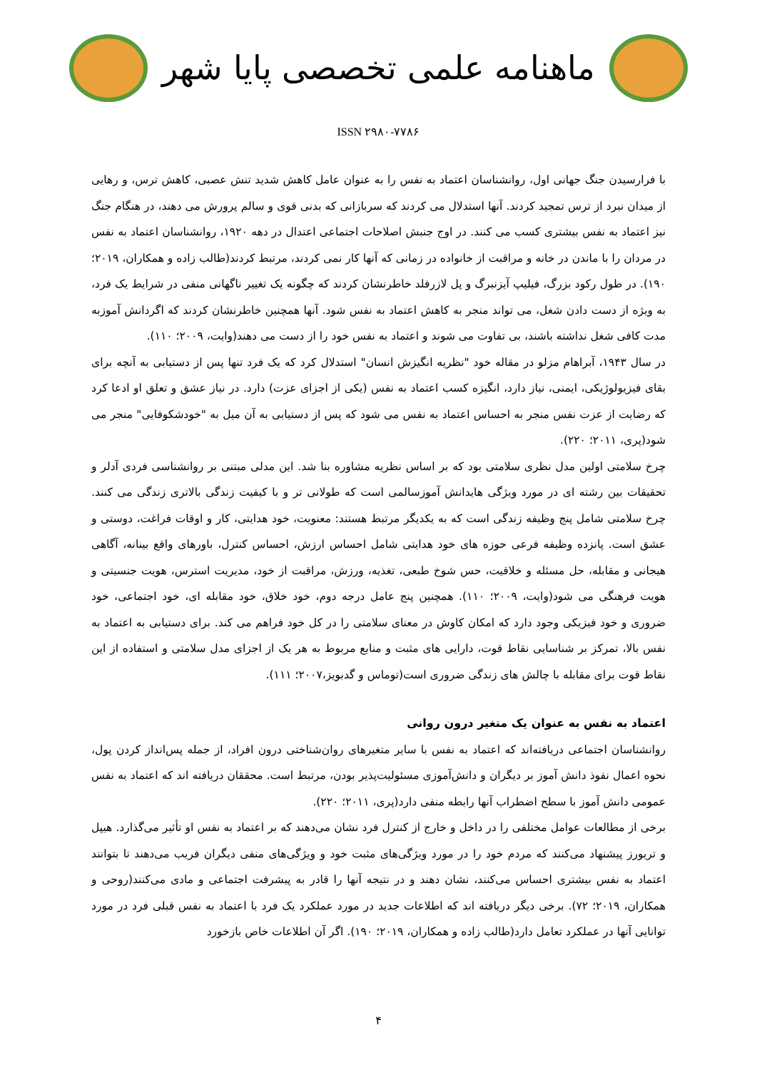ماهنامه علمی تخصصی پایا شهر
ISSN ۲۹۸۰-۷۷۸۶
با فرارسیدن جنگ جهانی اول، روانشناسان اعتماد به نفس را به عنوان عامل کاهش شدید تنش عصبی، کاهش ترس، و رهایی از میدان نبرد از ترس تمجید کردند. آنها استدلال می کردند که سربازانی که بدنی قوی و سالم پرورش می دهند، در هنگام جنگ نیز اعتماد به نفس بیشتری کسب می کنند. در اوج جنبش اصلاحات اجتماعی اعتدال در دهه ۱۹۲۰، روانشناسان اعتماد به نفس در مردان را با ماندن در خانه و مراقبت از خانواده در زمانی که آنها کار نمی کردند، مرتبط کردند(طالب زاده و همکاران، ۲۰۱۹؛ ۱۹۰). در طول رکود بزرگ، فیلیپ آیزنبرگ و پل لازرفلد خاطرنشان کردند که چگونه یک تغییر ناگهانی منفی در شرایط یک فرد، به ویژه از دست دادن شغل، می تواند منجر به کاهش اعتماد به نفس شود. آنها همچنین خاطرنشان کردند که اگردانش آموزبه مدت کافی شغل نداشته باشند، بی تفاوت می شوند و اعتماد به نفس خود را از دست می دهند(وایت، ۲۰۰۹؛ ۱۱۰).
در سال ۱۹۴۳، آبراهام مزلو در مقاله خود "نظریه انگیزش انسان" استدلال کرد که یک فرد تنها پس از دستیابی به آنچه برای بقای فیزیولوژیکی، ایمنی، نیاز دارد، انگیزه کسب اعتماد به نفس (یکی از اجزای عزت) دارد. در نیاز عشق و تعلق او ادعا کرد که رضایت از عزت نفس منجر به احساس اعتماد به نفس می شود که پس از دستیابی به آن میل به "خودشکوفایی" منجر می شود(پری، ۲۰۱۱؛ ۲۲۰).
چرخ سلامتی اولین مدل نظری سلامتی بود که بر اساس نظریه مشاوره بنا شد. این مدلی مبتنی بر روانشناسی فردی آدلر و تحقیقات بین رشته ای در مورد ویژگی هایدانش آموزسالمی است که طولانی تر و با کیفیت زندگی بالاتری زندگی می کنند. چرخ سلامتی شامل پنج وظیفه زندگی است که به یکدیگر مرتبط هستند: معنویت، خود هدایتی، کار و اوقات فراغت، دوستی و عشق است. پانزده وظیفه فرعی حوزه های خود هدایتی شامل احساس ارزش، احساس کنترل، باورهای واقع بینانه، آگاهی هیجانی و مقابله، حل مسئله و خلاقیت، حس شوخ طبعی، تغذیه، ورزش، مراقبت از خود، مدیریت استرس، هویت جنسیتی و هویت فرهنگی می شود(وایت، ۲۰۰۹؛ ۱۱۰). همچنین پنج عامل درجه دوم، خود خلاق، خود مقابله ای، خود اجتماعی، خود ضروری و خود فیزیکی وجود دارد که امکان کاوش در معنای سلامتی را در کل خود فراهم می کند. برای دستیابی به اعتماد به نفس بالا، تمرکز بر شناسایی نقاط قوت، دارایی های مثبت و منابع مربوط به هر یک از اجزای مدل سلامتی و استفاده از این نقاط قوت برای مقابله با چالش های زندگی ضروری است(توماس و گدبویز،۲۰۰۷؛ ۱۱۱).
اعتماد به نفس به عنوان یک متغیر درون روانی
روانشناسان اجتماعی دریافته‌اند که اعتماد به نفس با سایر متغیرهای روان‌شناختی درون افراد، از جمله پس‌انداز کردن پول، نحوه اعمال نفوذ دانش آموز بر دیگران و دانش‌آموزی مسئولیت‌پذیر بودن، مرتبط است. محققان دریافته اند که اعتماد به نفس عمومی دانش آموز با سطح اضطراب آنها رابطه منفی دارد(پری، ۲۰۱۱؛ ۲۲۰).
برخی از مطالعات عوامل مختلفی را در داخل و خارج از کنترل فرد نشان می‌دهند که بر اعتماد به نفس او تأثیر می‌گذارد. هیپل و تریورز پیشنهاد می‌کنند که مردم خود را در مورد ویژگی‌های مثبت خود و ویژگی‌های منفی دیگران فریب می‌دهند تا بتوانند اعتماد به نفس بیشتری احساس می‌کنند، نشان دهند و در نتیجه آنها را قادر به پیشرفت اجتماعی و مادی می‌کنند(روحی و همکاران، ۲۰۱۹؛ ۷۲). برخی دیگر دریافته اند که اطلاعات جدید در مورد عملکرد یک فرد با اعتماد به نفس قبلی فرد در مورد توانایی آنها در عملکرد تعامل دارد(طالب زاده و همکاران، ۲۰۱۹؛ ۱۹۰). اگر آن اطلاعات خاص بازخورد
۴